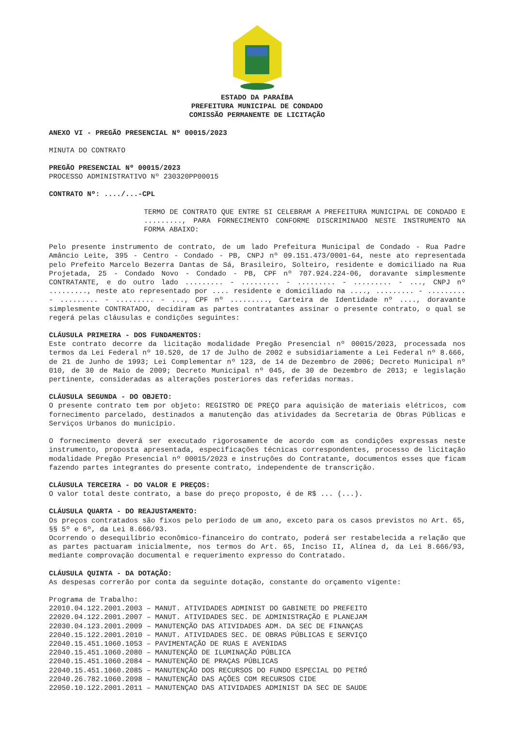ESTADO DA PARAÍBA
PREFEITURA MUNICIPAL DE CONDADO
COMISSÃO PERMANENTE DE LICITAÇÃO
ANEXO VI - PREGÃO PRESENCIAL Nº 00015/2023
MINUTA DO CONTRATO
PREGÃO PRESENCIAL Nº 00015/2023
PROCESSO ADMINISTRATIVO Nº 230320PP00015
CONTRATO Nº: ..../...-CPL
TERMO DE CONTRATO QUE ENTRE SI CELEBRAM A PREFEITURA MUNICIPAL DE CONDADO E ........., PARA FORNECIMENTO CONFORME DISCRIMINADO NESTE INSTRUMENTO NA FORMA ABAIXO:
Pelo presente instrumento de contrato, de um lado Prefeitura Municipal de Condado - Rua Padre Amâncio Leite, 395 - Centro - Condado - PB, CNPJ nº 09.151.473/0001-64, neste ato representada pelo Prefeito Marcelo Bezerra Dantas de Sá, Brasileiro, Solteiro, residente e domiciliado na Rua Projetada, 25 - Condado Novo - Condado - PB, CPF nº 707.924.224-06, doravante simplesmente CONTRATANTE, e do outro lado ......... - ......... - ......... - ......... - ..., CNPJ nº ........., neste ato representado por .... residente e domiciliado na ...., ......... - ......... - ......... - ......... - ..., CPF nº ........., Carteira de Identidade nº ...., doravante simplesmente CONTRATADO, decidiram as partes contratantes assinar o presente contrato, o qual se regerá pelas cláusulas e condições seguintes:
CLÁUSULA PRIMEIRA - DOS FUNDAMENTOS:
Este contrato decorre da licitação modalidade Pregão Presencial nº 00015/2023, processada nos termos da Lei Federal nº 10.520, de 17 de Julho de 2002 e subsidiariamente a Lei Federal nº 8.666, de 21 de Junho de 1993; Lei Complementar nº 123, de 14 de Dezembro de 2006; Decreto Municipal nº 010, de 30 de Maio de 2009; Decreto Municipal nº 045, de 30 de Dezembro de 2013; e legislação pertinente, consideradas as alterações posteriores das referidas normas.
CLÁUSULA SEGUNDA - DO OBJETO:
O presente contrato tem por objeto: REGISTRO DE PREÇO para aquisição de materiais elétricos, com fornecimento parcelado, destinados a manutenção das atividades da Secretaria de Obras Públicas e Serviços Urbanos do município.
O fornecimento deverá ser executado rigorosamente de acordo com as condições expressas neste instrumento, proposta apresentada, especificações técnicas correspondentes, processo de licitação modalidade Pregão Presencial nº 00015/2023 e instruções do Contratante, documentos esses que ficam fazendo partes integrantes do presente contrato, independente de transcrição.
CLÁUSULA TERCEIRA - DO VALOR E PREÇOS:
O valor total deste contrato, a base do preço proposto, é de R$ ... (...).
CLÁUSULA QUARTA - DO REAJUSTAMENTO:
Os preços contratados são fixos pelo período de um ano, exceto para os casos previstos no Art. 65, §§ 5º e 6º, da Lei 8.666/93.
Ocorrendo o desequilíbrio econômico-financeiro do contrato, poderá ser restabelecida a relação que as partes pactuaram inicialmente, nos termos do Art. 65, Inciso II, Alínea d, da Lei 8.666/93, mediante comprovação documental e requerimento expresso do Contratado.
CLÁUSULA QUINTA - DA DOTAÇÃO:
As despesas correrão por conta da seguinte dotação, constante do orçamento vigente:
Programa de Trabalho:
22010.04.122.2001.2003 – MANUT. ATIVIDADES ADMINIST DO GABINETE DO PREFEITO
22020.04.122.2001.2007 – MANUT. ATIVIDADES SEC. DE ADMINISTRAÇÃO E PLANEJAM
22030.04.123.2001.2009 – MANUTENÇÃO DAS ATIVIDADES ADM. DA SEC DE FINANÇAS
22040.15.122.2001.2010 – MANUT. ATIVIDADES SEC. DE OBRAS PÚBLICAS E SERVIÇO
22040.15.451.1060.1053 – PAVIMENTAÇÃO DE RUAS E AVENIDAS
22040.15.451.1060.2080 – MANUTENÇÃO DE ILUMINAÇÃO PÚBLICA
22040.15.451.1060.2084 – MANUTENÇÃO DE PRAÇAS PÚBLICAS
22040.15.451.1060.2085 – MANUTENÇÃO DOS RECURSOS DO FUNDO ESPECIAL DO PETRÓ
22040.26.782.1060.2098 – MANUTENÇÃO DAS AÇÕES COM RECURSOS CIDE
22050.10.122.2001.2011 – MANUTENÇAO DAS ATIVIDADES ADMINIST DA SEC DE SAUDE